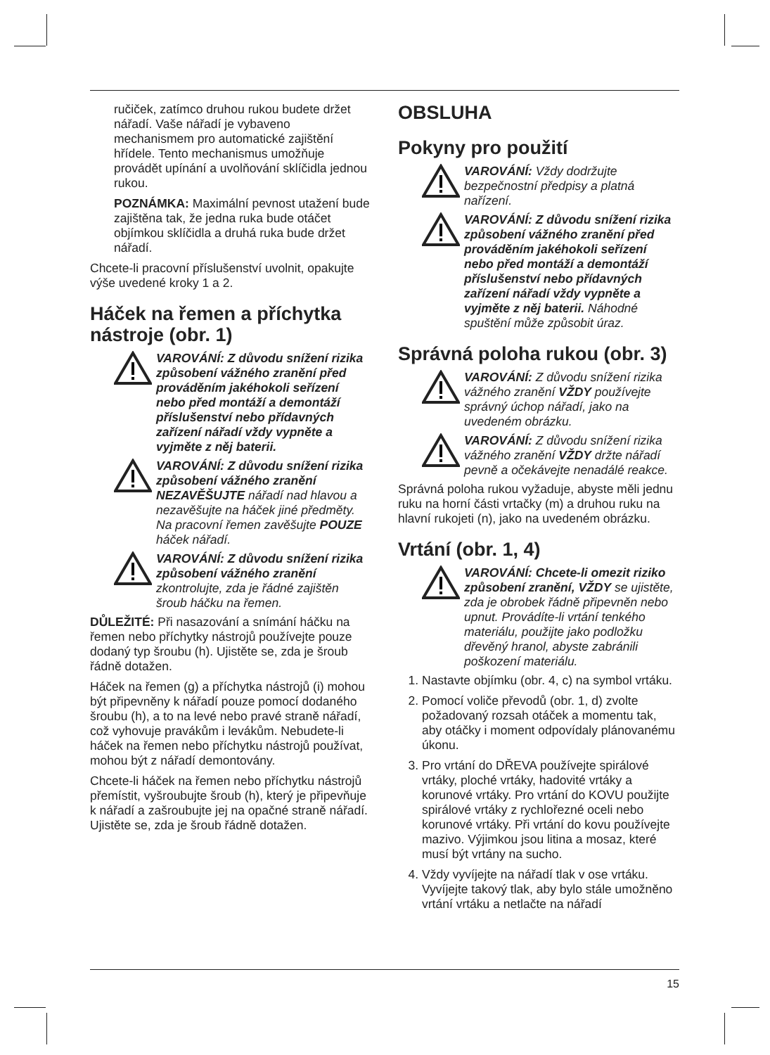ručiček, zatímco druhou rukou budete držet nářadí. Vaše nářadí je vybaveno mechanismem pro automatické zajištění hřídele. Tento mechanismus umožňuje provádět upínání a uvolňování sklíčidla jednou rukou.
POZNÁMKA: Maximální pevnost utažení bude zajištěna tak, že jedna ruka bude otáčet objímkou sklíčidla a druhá ruka bude držet nářadí.
Chcete-li pracovní příslušenství uvolnit, opakujte výše uvedené kroky 1 a 2.
Háček na řemen a příchytka nástroje (obr. 1)
VAROVÁNÍ: Z důvodu snížení rizika způsobení vážného zranění před prováděním jakéhokoli seřízení nebo před montáží a demontáží příslušenství nebo přídavných zařízení nářadí vždy vypněte a vyjměte z něj baterii.
VAROVÁNÍ: Z důvodu snížení rizika způsobení vážného zranění NEZAVĚŠUJTE nářadí nad hlavou a nezavěšujte na háček jiné předměty. Na pracovní řemen zavěšujte POUZE háček nářadí.
VAROVÁNÍ: Z důvodu snížení rizika způsobení vážného zranění zkontrolujte, zda je řádné zajištěn šroub háčku na řemen.
DŮLEŽITÉ: Při nasazování a snímání háčku na řemen nebo příchytky nástrojů používejte pouze dodaný typ šroubu (h). Ujistěte se, zda je šroub řádně dotažen.
Háček na řemen (g) a příchytka nástrojů (i) mohou být připevněny k nářadí pouze pomocí dodaného šroubu (h), a to na levé nebo pravé straně nářadí, což vyhovuje pravákům i levákům. Nebudete-li háček na řemen nebo příchytku nástrojů používat, mohou být z nářadí demontovány.
Chcete-li háček na řemen nebo příchytku nástrojů přemístit, vyšroubujte šroub (h), který je připevňuje k nářadí a zašroubujte jej na opačné straně nářadí. Ujistěte se, zda je šroub řádně dotažen.
OBSLUHA
Pokyny pro použití
VAROVÁNÍ: Vždy dodržujte bezpečnostní předpisy a platná nařízení.
VAROVÁNÍ: Z důvodu snížení rizika způsobení vážného zranění před prováděním jakéhokoli seřízení nebo před montáží a demontáží příslušenství nebo přídavných zařízení nářadí vždy vypněte a vyjměte z něj baterii. Náhodné spuštění může způsobit úraz.
Správná poloha rukou (obr. 3)
VAROVÁNÍ: Z důvodu snížení rizika vážného zranění VŽDY používejte správný úchop nářadí, jako na uvedeném obrázku.
VAROVÁNÍ: Z důvodu snížení rizika vážného zranění VŽDY držte nářadí pevně a očekávejte nenadálé reakce.
Správná poloha rukou vyžaduje, abyste měli jednu ruku na horní části vrtačky (m) a druhou ruku na hlavní rukojeti (n), jako na uvedeném obrázku.
Vrtání (obr. 1, 4)
VAROVÁNÍ: Chcete-li omezit riziko způsobení zranění, VŽDY se ujistěte, zda je obrobek řádně připevněn nebo upnut. Provádíte-li vrtání tenkého materiálu, použijte jako podložku dřevěný hranol, abyste zabránili poškození materiálu.
1. Nastavte objímku (obr. 4, c) na symbol vrtáku.
2. Pomocí voliče převodů (obr. 1, d) zvolte požadovaný rozsah otáček a momentu tak, aby otáčky i moment odpovídaly plánovanému úkonu.
3. Pro vrtání do DŘEVA používejte spirálové vrtáky, ploché vrtáky, hadovité vrtáky a korunové vrtáky. Pro vrtání do KOVU použijte spirálové vrtáky z rychlořezné oceli nebo korunové vrtáky. Při vrtání do kovu používejte mazivo. Výjimkou jsou litina a mosaz, které musí být vrtány na sucho.
4. Vždy vyvíjejte na nářadí tlak v ose vrtáku. Vyvíjejte takový tlak, aby bylo stále umožněno vrtání vrtáku a netlačte na nářadí
15